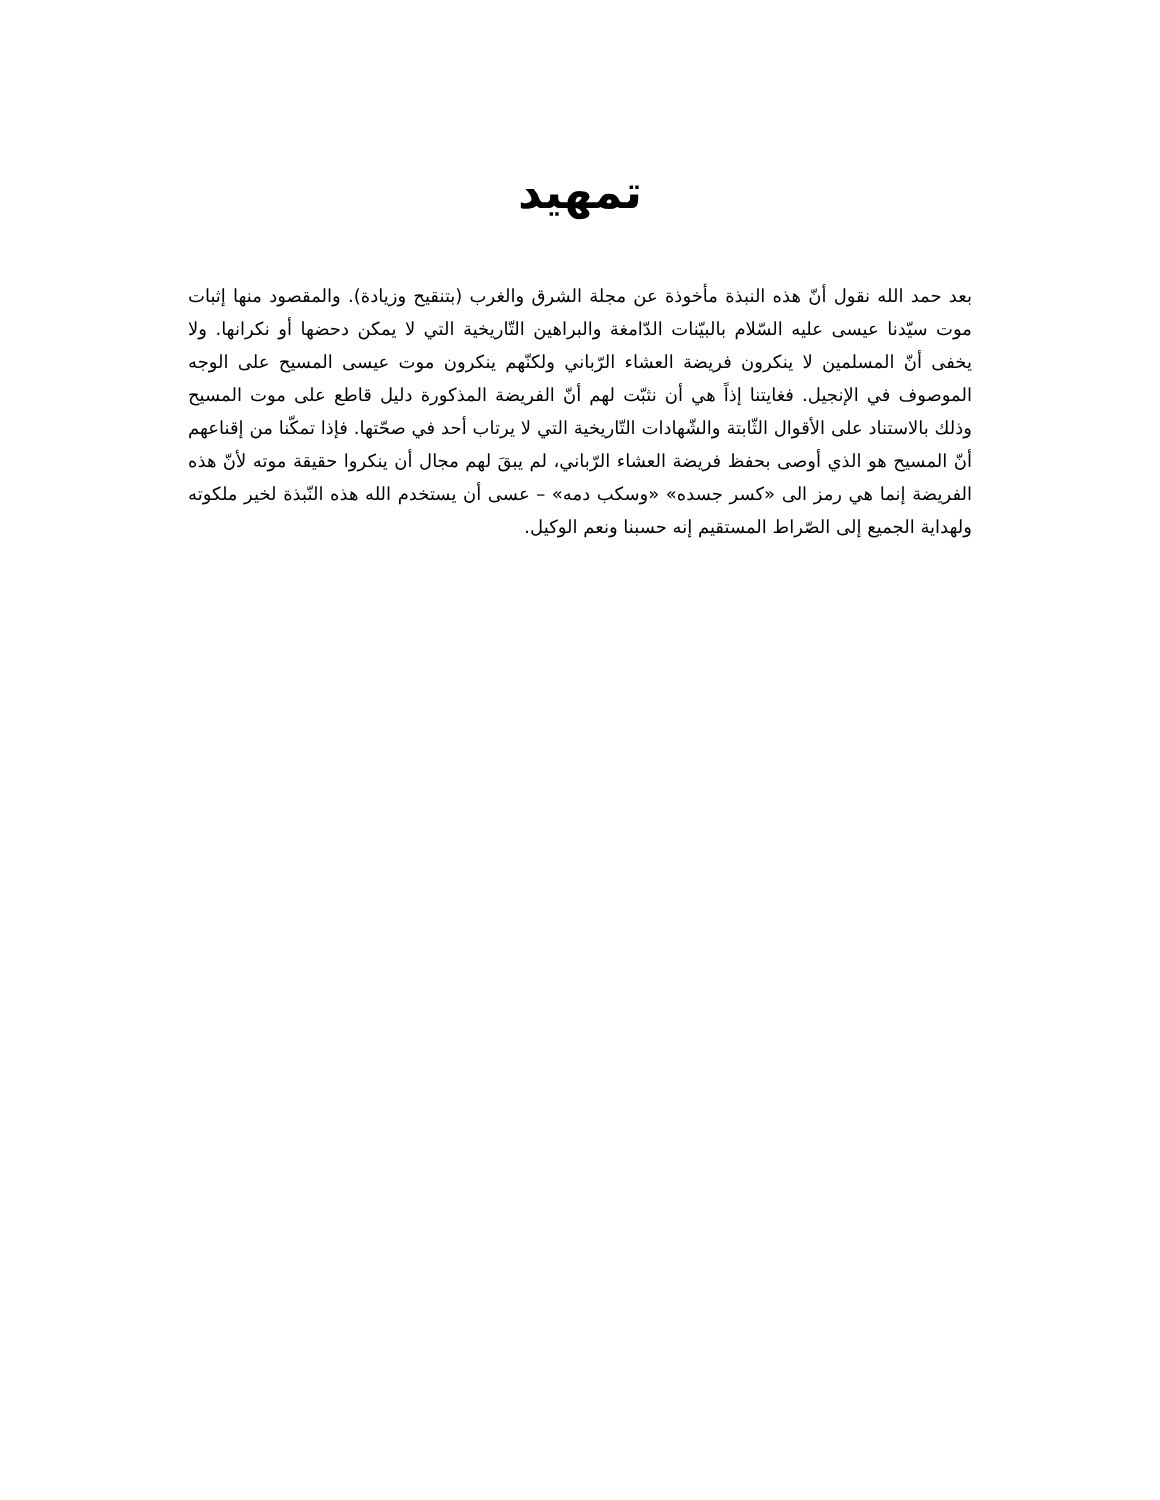تمهيد
بعد حمد الله نقول أنّ هذه النبذة مأخوذة عن مجلة الشرق والغرب (بتنقيح وزيادة). والمقصود منها إثبات موت سيّدنا عيسى عليه السّلام بالبيّنات الدّامغة والبراهين التّاريخية التي لا يمكن دحضها أو نكرانها. ولا يخفى أنّ المسلمين لا ينكرون فريضة العشاء الرّباني ولكنّهم ينكرون موت عيسى المسيح على الوجه الموصوف في الإنجيل. فغايتنا إذاً هي أن نثبّت لهم أنّ الفريضة المذكورة دليل قاطع على موت المسيح وذلك بالاستناد على الأقوال الثّابتة والشّهادات التّاريخية التي لا يرتاب أحد في صحّتها. فإذا تمكّنا من إقناعهم أنّ المسيح هو الذي أوصى بحفظ فريضة العشاء الرّباني، لم يبقَ لهم مجال أن ينكروا حقيقة موته لأنّ هذه الفريضة إنما هي رمز الى «كسر جسده» «وسكب دمه» – عسى أن يستخدم الله هذه النّبذة لخير ملكوته ولهداية الجميع إلى الصّراط المستقيم إنه حسبنا ونعم الوكيل.